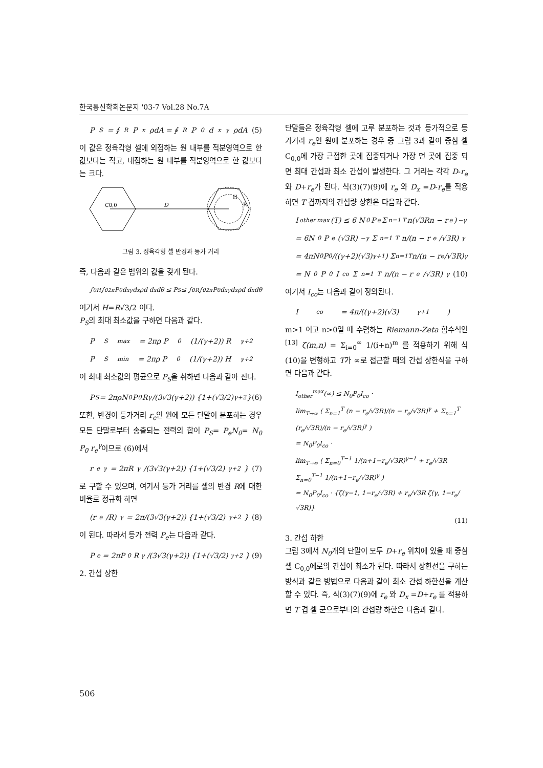한국통신학회논문지 '03-7 Vol.28 No.7A
P<sub>S</sub> = ∮<sub>R</sub> P<sub>x</sub>ρdA = ∮<sub>R</sub> P<sub>0</sub> d<sub>x</sub><sup>γ</sup>ρdA (5)
이 값은 정육각형 셀에 외접하는 원 내부를 적분영역으로 한 값보다는 작고, 내접하는 원 내부를 적분영역으로 한 값보다는 크다.
C0,0
D
H
R
그림 3. 정육각형 셀 반경과 등가 거리
즉, 다음과 같은 범위의 값을 갖게 된다.
∫<sub>0</sub><sup>H</sup>∫<sub>0</sub><sup>2π</sup> P<sub>0</sub>d<sub>x</sub><sup>γ</sup>d<sub>x</sub>ρd d<sub>x</sub>dθ ≤ P<sub>S</sub> ≤ ∫<sub>0</sub><sup>R</sup>∫<sub>0</sub><sup>2π</sup> P<sub>0</sub>d<sub>x</sub><sup>γ</sup>d<sub>x</sub>ρd d<sub>x</sub>dθ
여기서 H=R√3/2 이다.
P<sub>S</sub>의 최대 최소값을 구하면 다음과 같다.
P<sub>S</sub><sup>max</sup> = 2πρ P<sub>0</sub> (1/(γ+2)) R<sup>γ+2</sup>
P<sub>S</sub><sup>min</sup> = 2πρ P<sub>0</sub> (1/(γ+2)) H<sup>γ+2</sup>
이 최대 최소값의 평균으로 P<sub>S</sub>을 취하면 다음과 같아 진다.
P<sub>S</sub> = 2πρN<sub>0</sub>P<sub>0</sub>R<sup>γ</sup>/(3√3(γ+2)) {1+(√3/2)<sup>γ+2</sup>} (6)
또한, 반경이 등가거리 r<sub>e</sub>인 원에 모든 단말이 분포하는 경우 모든 단말로부터 송출되는 전력의 합이 P<sub>S</sub>= P<sub>e</sub>N<sub>0</sub>= N<sub>0</sub> P<sub>0</sub> r<sub>e</sub><sup>γ</sup>이므로 (6)에서
r<sub>e</sub><sup>γ</sup> = 2πR<sup>γ</sup>/(3√3(γ+2)) {1+(√3/2)<sup>γ+2</sup>} (7)
로 구할 수 있으며, 여기서 등가 거리를 셀의 반경 R에 대한 비율로 정규화 하면
(r<sub>e</sub>/R)<sup>γ</sup> = 2π/(3√3(γ+2)) {1+(√3/2)<sup>γ+2</sup>} (8)
이 된다. 따라서 등가 전력 P<sub>e</sub>는 다음과 같다.
P<sub>e</sub> = 2πP<sub>0</sub>R<sup>γ</sup>/(3√3(γ+2)) {1+(√3/2)<sup>γ+2</sup>} (9)
2. 간섭 상한
단말들은 정육각형 셀에 고루 분포하는 것과 등가적으로 등가거리 r<sub>e</sub>인 원에 분포하는 경우 중 그림 3과 같이 중심 셀 C<sub>0,0</sub>에 가장 근접한 곳에 집중되거나 가장 먼 곳에 집중 되면 최대 간섭과 최소 간섭이 발생한다. 그 거리는 각각 D-r<sub>e</sub> 와 D+r<sub>e</sub>가 된다. 식(3)(7)(9)에 r<sub>e</sub> 와 D<sub>x</sub> =D-r<sub>e</sub>를 적용하면 T 겹까지의 간섭량 상한은 다음과 같다.
I<sub>other</sub><sup>max</sup>(T) ≤ 6 N<sub>0</sub> P<sub>e</sub> Σ<sub>n=1</sub><sup>T</sup> n(√3Rn − r<sub>e</sub>)<sup>−γ</sup>
= 6N<sub>0</sub>P<sub>e</sub>(√3R)<sup>−γ</sup> Σ<sub>n=1</sub><sup>T</sup> n/(n − r<sub>e</sub>/√3R)<sup>γ</sup>
= 4πN<sub>0</sub>P<sub>0</sub>/((γ+2)(√3)<sup>γ+1</sup>) Σ<sub>n=1</sub><sup>T</sup> n/(n − r<sub>e</sub>/√3R)<sup>γ</sup>
= N<sub>0</sub>P<sub>0</sub>I<sub>co</sub> Σ<sub>n=1</sub><sup>T</sup> n/(n − r<sub>e</sub>/√3R)<sup>γ</sup> (10)
여기서 I<sub>co</sub>는 다음과 같이 정의된다.
I<sub>co</sub> = 4π/((γ+2)(√3)<sup>γ+1</sup>)
m>1 이고 n>0일 때 수렴하는 Riemann-Zeta 함수식인<sup>[13]</sup> ζ(m,n) = Σ<sub>i=0</sub><sup>∞</sup> 1/(i+n)<sup>m</sup> 를 적용하기 위해 식(10)을 변형하고 T가 ∞로 접근할 때의 간섭 상한식을 구하면 다음과 같다.
I<sub>other</sub><sup>max</sup>(∞) ≤ N<sub>0</sub>P<sub>0</sub>I<sub>co</sub> ·
lim<sub>T→∞</sub> ( Σ<sub>n=1</sub><sup>T</sup> (n − r<sub>e</sub>/√3R)/(n − r<sub>e</sub>/√3R)<sup>γ</sup> + Σ<sub>n=1</sub><sup>T</sup> (r<sub>e</sub>/√3R)/(n − r<sub>e</sub>/√3R)<sup>γ</sup> )
= N<sub>0</sub>P<sub>0</sub>I<sub>co</sub> ·
lim<sub>T→∞</sub> ( Σ<sub>n=0</sub><sup>T−1</sup> 1/(n+1−r<sub>e</sub>/√3R)<sup>γ−1</sup> + r<sub>e</sub>/√3R Σ<sub>n=0</sub><sup>T−1</sup> 1/(n+1−r<sub>e</sub>/√3R)<sup>γ</sup> )
= N<sub>0</sub>P<sub>0</sub>I<sub>co</sub> · {ζ(γ−1, 1−r<sub>e</sub>/√3R) + r<sub>e</sub>/√3R ζ(γ, 1−r<sub>e</sub>/√3R)}
(11)
3. 간섭 하한
그림 3에서 N<sub>0</sub>개의 단말이 모두 D+r<sub>e</sub> 위치에 있을 때 중심 셀 C<sub>0,0</sub>에로의 간섭이 최소가 된다. 따라서 상한선을 구하는 방식과 같은 방법으로 다음과 같이 최소 간섭 하한선을 계산할 수 있다. 즉, 식(3)(7)(9)에 r<sub>e</sub> 와 D<sub>x</sub> =D+r<sub>e</sub> 를 적용하면 T 겹 셀 군으로부터의 간섭량 하한은 다음과 같다.
506